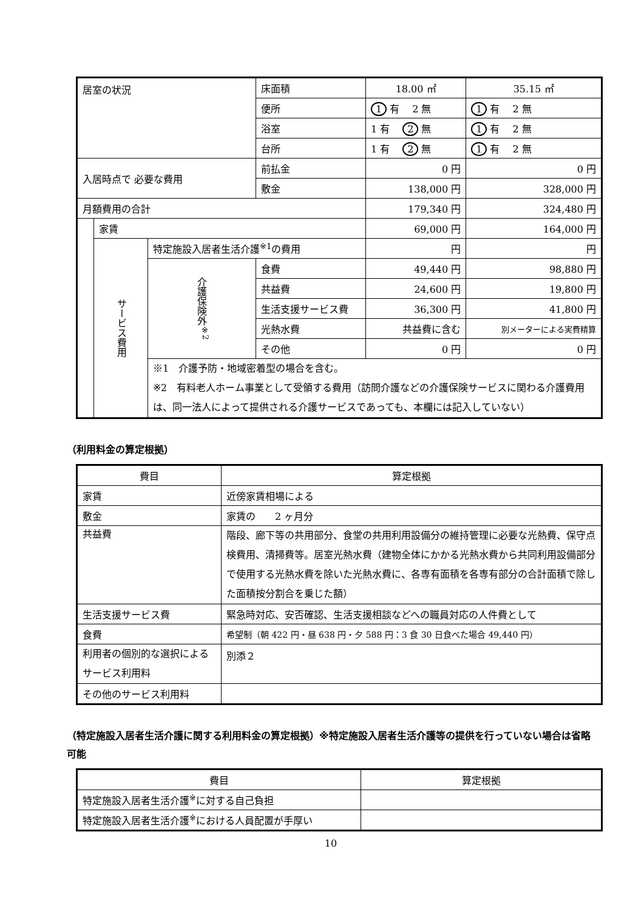| 居室の状況 | | | 床面積 | 18.00 ㎡ | 35.15 ㎡ |
| | | | 便所 | 1 有 2 無 | 1 有 2 無 |
| | | | 浴室 | 1 有 2 無 | 1 有 2 無 |
| | | | 台所 | 1 有 2 無 | 1 有 2 無 |
| 入居時点で 必要な費用 | | | 前払金 | 0 円 | 0 円 |
| | | | 敷金 | 138,000 円 | 328,000 円 |
| 月額費用の合計 | | | | 179,340 円 | 324,480 円 |
| | 家賃 | | | 69,000 円 | 164,000 円 |
| | サービス費用 | 特定施設入居者生活介護<sup>※1</sup>の費用 | | 円 | 円 |
| | | 介護保険外<sup>※2</sup> | 食費 | 49,440 円 | 98,880 円 |
| | | | 共益費 | 24,600 円 | 19,800 円 |
| | | | 生活支援サービス費 | 36,300 円 | 41,800 円 |
| | | | 光熱水費 | 共益費に含む | 別メーターによる実費精算 |
| | | | その他 | 0 円 | 0 円 |
| | | ※1 介護予防・地域密着型の場合を含む。 ※2 有料老人ホーム事業として受領する費用（訪問介護などの介護保険サービスに関わる介護費用は、同一法人によって提供される介護サービスであっても、本欄には記入していない） | | | |
（利用料金の算定根拠）
| 費目 | 算定根拠 |
| --- | --- |
| 家賃 | 近傍家賃相場による |
| 敷金 | 家賃の 2 ヶ月分 |
| 共益費 | 階段、廊下等の共用部分、食堂の共用利用設備分の維持管理に必要な光熱費、保守点検費用、清掃費等。居室光熱水費（建物全体にかかる光熱水費から共同利用設備部分で使用する光熱水費を除いた光熱水費に、各専有面積を各専有部分の合計面積で除した面積按分割合を乗じた額） |
| 生活支援サービス費 | 緊急時対応、安否確認、生活支援相談などへの職員対応の人件費として |
| 食費 | 希望制（朝 422 円・昼 638 円・夕 588 円：3 食 30 日食べた場合 49,440 円） |
| 利用者の個別的な選択によるサービス利用料 | 別添２ |
| その他のサービス利用料 | |
（特定施設入居者生活介護に関する利用料金の算定根拠）※特定施設入居者生活介護等の提供を行っていない場合は省略可能
| 費目 | 算定根拠 |
| --- | --- |
| 特定施設入居者生活介護<sup>※</sup>に対する自己負担 | |
| 特定施設入居者生活介護<sup>※</sup>における人員配置が手厚い | |
10